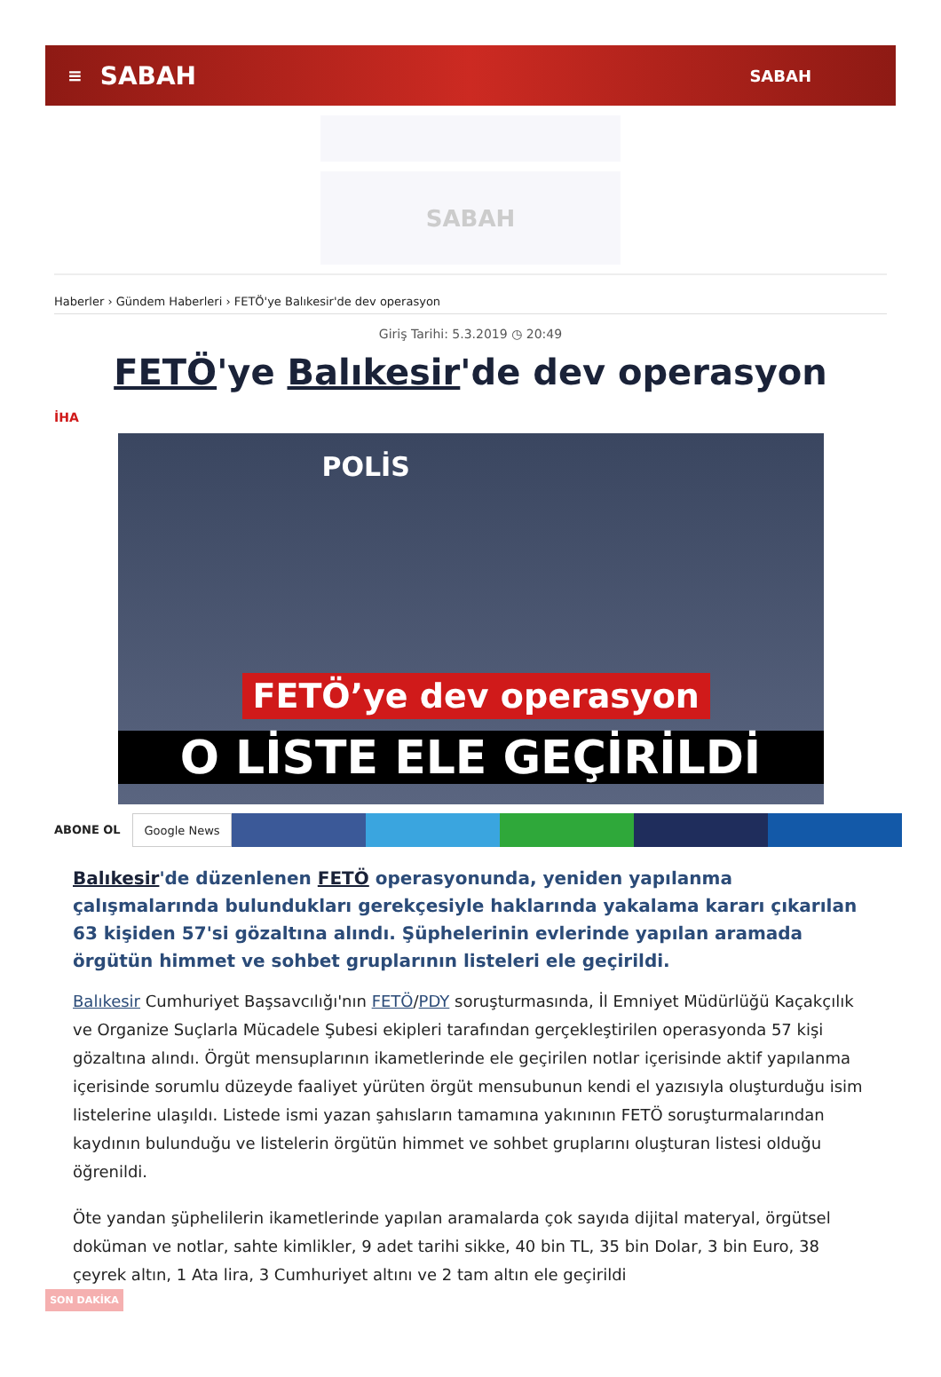≡ SABAH SABAH
SABAH
Haberler › Gündem Haberleri › FETÖ'ye Balıkesir'de dev operasyon
Giriş Tarihi: 5.3.2019 ◷ 20:49
FETÖ'ye Balıkesir'de dev operasyon
İHA
POLİS
FETÖ’ye dev operasyon
O LİSTE ELE GEÇİRİLDİ
ABONE OL Google News
Balıkesir'de düzenlenen FETÖ operasyonunda, yeniden yapılanma çalışmalarında bulundukları gerekçesiyle haklarında yakalama kararı çıkarılan 63 kişiden 57'si gözaltına alındı. Şüphelerinin evlerinde yapılan aramada örgütün himmet ve sohbet gruplarının listeleri ele geçirildi.
Balıkesir Cumhuriyet Başsavcılığı'nın FETÖ/PDY soruşturmasında, İl Emniyet Müdürlüğü Kaçakçılık ve Organize Suçlarla Mücadele Şubesi ekipleri tarafından gerçekleştirilen operasyonda 57 kişi gözaltına alındı. Örgüt mensuplarının ikametlerinde ele geçirilen notlar içerisinde aktif yapılanma içerisinde sorumlu düzeyde faaliyet yürüten örgüt mensubunun kendi el yazısıyla oluşturduğu isim listelerine ulaşıldı. Listede ismi yazan şahısların tamamına yakınının FETÖ soruşturmalarından kaydının bulunduğu ve listelerin örgütün himmet ve sohbet gruplarını oluşturan listesi olduğu öğrenildi.
Öte yandan şüphelilerin ikametlerinde yapılan aramalarda çok sayıda dijital materyal, örgütsel doküman ve notlar, sahte kimlikler, 9 adet tarihi sikke, 40 bin TL, 35 bin Dolar, 3 bin Euro, 38 çeyrek altın, 1 Ata lira, 3 Cumhuriyet altını ve 2 tam altın ele geçirildi
SON DAKİKA